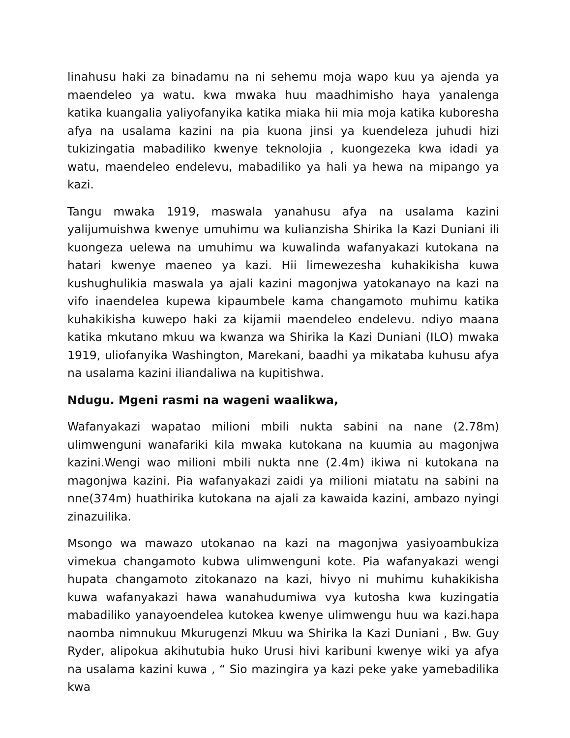linahusu haki za binadamu na ni sehemu moja wapo kuu ya ajenda ya maendeleo ya watu. kwa mwaka huu maadhimisho haya yanalenga katika kuangalia yaliyofanyika katika miaka hii mia moja katika kuboresha afya na usalama kazini na pia kuona jinsi ya kuendeleza juhudi hizi tukizingatia mabadiliko kwenye teknolojia , kuongezeka kwa idadi ya watu, maendeleo endelevu, mabadiliko ya hali ya hewa na mipango ya kazi.
Tangu mwaka 1919, maswala yanahusu afya na usalama kazini yalijumuishwa kwenye umuhimu wa kulianzisha Shirika la Kazi Duniani ili kuongeza uelewa na umuhimu wa kuwalinda wafanyakazi kutokana na hatari kwenye maeneo ya kazi. Hii limewezesha kuhakikisha kuwa kushughulikia maswala ya ajali kazini magonjwa yatokanayo na kazi na vifo inaendelea kupewa kipaumbele kama changamoto muhimu katika kuhakikisha kuwepo haki za kijamii maendeleo endelevu. ndiyo maana katika mkutano mkuu wa kwanza wa Shirika la Kazi Duniani (ILO) mwaka 1919, uliofanyika Washington, Marekani, baadhi ya mikataba kuhusu afya na usalama kazini iliandaliwa na kupitishwa.
Ndugu. Mgeni rasmi na wageni waalikwa,
Wafanyakazi wapatao milioni mbili nukta sabini na nane (2.78m) ulimwenguni wanafariki kila mwaka kutokana na kuumia au magonjwa kazini.Wengi wao milioni mbili nukta nne (2.4m) ikiwa ni kutokana na magonjwa kazini. Pia wafanyakazi zaidi ya milioni miatatu na sabini na nne(374m) huathirika kutokana na ajali za kawaida kazini, ambazo nyingi zinazuilika.
Msongo wa mawazo utokanao na kazi na magonjwa yasiyoambukiza vimekua changamoto kubwa ulimwenguni kote. Pia wafanyakazi wengi hupata changamoto zitokanazo na kazi, hivyo ni muhimu kuhakikisha kuwa wafanyakazi hawa wanahudumiwa vya kutosha kwa kuzingatia mabadiliko yanayoendelea kutokea kwenye ulimwengu huu wa kazi.hapa naomba nimnukuu Mkurugenzi Mkuu wa Shirika la Kazi Duniani , Bw. Guy Ryder, alipokua akihutubia huko Urusi hivi karibuni kwenye wiki ya afya na usalama kazini kuwa , “ Sio mazingira ya kazi peke yake yamebadilika kwa